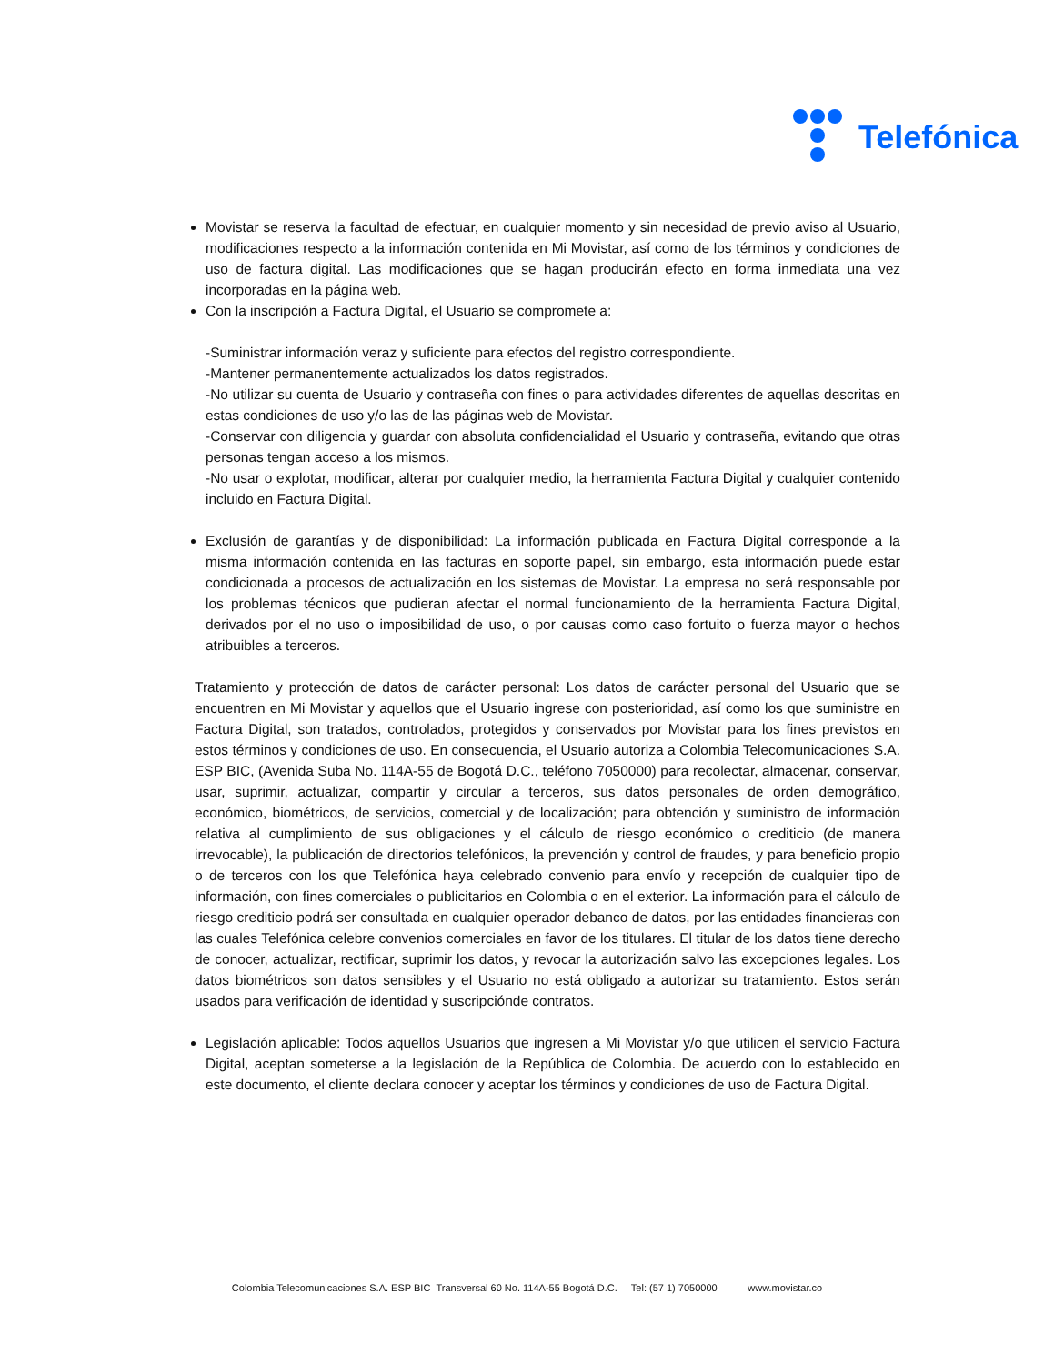Telefónica
Movistar se reserva la facultad de efectuar, en cualquier momento y sin necesidad de previo aviso al Usuario, modificaciones respecto a la información contenida en Mi Movistar, así como de los términos y condiciones de uso de factura digital. Las modificaciones que se hagan producirán efecto en forma inmediata una vez incorporadas en la página web.
Con la inscripción a Factura Digital, el Usuario se compromete a:
-Suministrar información veraz y suficiente para efectos del registro correspondiente.
-Mantener permanentemente actualizados los datos registrados.
-No utilizar su cuenta de Usuario y contraseña con fines o para actividades diferentes de aquellas descritas en estas condiciones de uso y/o las de las páginas web de Movistar.
-Conservar con diligencia y guardar con absoluta confidencialidad el Usuario y contraseña, evitando que otras personas tengan acceso a los mismos.
-No usar o explotar, modificar, alterar por cualquier medio, la herramienta Factura Digital y cualquier contenido incluido en Factura Digital.
Exclusión de garantías y de disponibilidad: La información publicada en Factura Digital corresponde a la misma información contenida en las facturas en soporte papel, sin embargo, esta información puede estar condicionada a procesos de actualización en los sistemas de Movistar. La empresa no será responsable por los problemas técnicos que pudieran afectar el normal funcionamiento de la herramienta Factura Digital, derivados por el no uso o imposibilidad de uso, o por causas como caso fortuito o fuerza mayor o hechos atribuibles a terceros.
Tratamiento y protección de datos de carácter personal: Los datos de carácter personal del Usuario que se encuentren en Mi Movistar y aquellos que el Usuario ingrese con posterioridad, así como los que suministre en Factura Digital, son tratados, controlados, protegidos y conservados por Movistar para los fines previstos en estos términos y condiciones de uso. En consecuencia, el Usuario autoriza a Colombia Telecomunicaciones S.A. ESP BIC, (Avenida Suba No. 114A-55 de Bogotá D.C., teléfono 7050000) para recolectar, almacenar, conservar, usar, suprimir, actualizar, compartir y circular a terceros, sus datos personales de orden demográfico, económico, biométricos, de servicios, comercial y de localización; para obtención y suministro de información relativa al cumplimiento de sus obligaciones y el cálculo de riesgo económico o crediticio (de manera irrevocable), la publicación de directorios telefónicos, la prevención y control de fraudes, y para beneficio propio o de terceros con los que Telefónica haya celebrado convenio para envío y recepción de cualquier tipo de información, con fines comerciales o publicitarios en Colombia o en el exterior. La información para el cálculo de riesgo crediticio podrá ser consultada en cualquier operador debanco de datos, por las entidades financieras con las cuales Telefónica celebre convenios comerciales en favor de los titulares. El titular de los datos tiene derecho de conocer, actualizar, rectificar, suprimir los datos, y revocar la autorización salvo las excepciones legales. Los datos biométricos son datos sensibles y el Usuario no está obligado a autorizar su tratamiento. Estos serán usados para verificación de identidad y suscripciónde contratos.
Legislación aplicable: Todos aquellos Usuarios que ingresen a Mi Movistar y/o que utilicen el servicio Factura Digital, aceptan someterse a la legislación de la República de Colombia. De acuerdo con lo establecido en este documento, el cliente declara conocer y aceptar los términos y condiciones de uso de Factura Digital.
Colombia Telecomunicaciones S.A. ESP BIC Transversal 60 No. 114A-55 Bogotá D.C. Tel: (57 1) 7050000 www.movistar.co